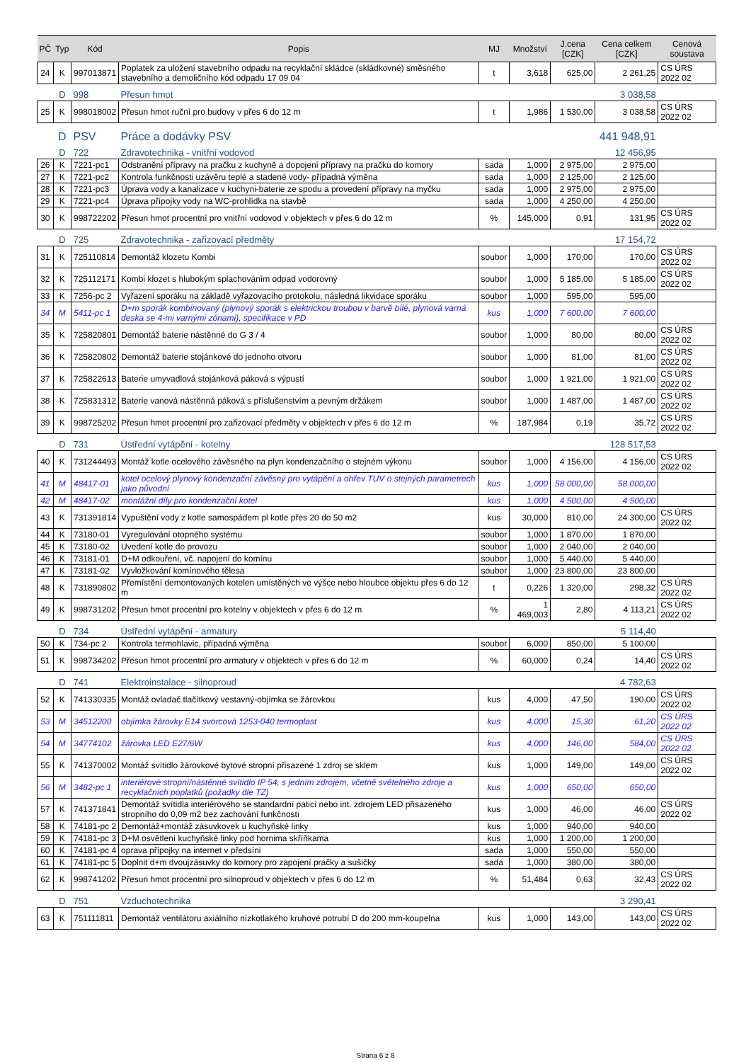| PČ | Typ | Kód | Popis | MJ | Množství | J.cena [CZK] | Cena celkem [CZK] | Cenová soustava |
| --- | --- | --- | --- | --- | --- | --- | --- | --- |
| 24 | K | 997013871 | Poplatek za uložení stavebního odpadu na recyklační skládce (skládkovné) směsného stavebního a demoličního kód odpadu 17 09 04 | t | 3,618 | 625,00 | 2 261,25 | CS ÚRS 2022 02 |
| | D | 998 | Přesun hmot | | | | 3 038,58 | |
| 25 | K | 998018002 | Přesun hmot ruční pro budovy v přes 6 do 12 m | t | 1,986 | 1 530,00 | 3 038,58 | CS ÚRS 2022 02 |
| | D | PSV | Práce a dodávky PSV | | | | 441 948,91 | |
| | D | 722 | Zdravotechnika - vnitřní vodovod | | | | 12 456,95 | |
| 26 | K | 7221-pc1 | Odstranění přípravy na pračku z kuchyně a dopojení přípravy na pračku do komory | sada | 1,000 | 2 975,00 | 2 975,00 | |
| 27 | K | 7221-pc2 | Kontrola funkčnosti uzávěru teplé a stadené vody- případná výměna | sada | 1,000 | 2 125,00 | 2 125,00 | |
| 28 | K | 7221-pc3 | Úprava vody a kanalizace v kuchyni-baterie ze spodu a provedení přípravy na myčku | sada | 1,000 | 2 975,00 | 2 975,00 | |
| 29 | K | 7221-pc4 | Úprava přípojky vody na WC-prohlídka na stavbě | sada | 1,000 | 4 250,00 | 4 250,00 | |
| 30 | K | 998722202 | Přesun hmot procentní pro vnitřní vodovod v objektech v přes 6 do 12 m | % | 145,000 | 0,91 | 131,95 | CS ÚRS 2022 02 |
| | D | 725 | Zdravotechnika - zařizovací předměty | | | | 17 154,72 | |
| 31 | K | 725110814 | Demontáž klozetu Kombi | soubor | 1,000 | 170,00 | 170,00 | CS ÚRS 2022 02 |
| 32 | K | 725112171 | Kombi klozet s hlubokým splachováním odpad vodorovný | soubor | 1,000 | 5 185,00 | 5 185,00 | CS ÚRS 2022 02 |
| 33 | K | 7256-pc 2 | Vyřazení sporáku na základě vyřazovacího protokolu, následná likvidace sporáku | soubor | 1,000 | 595,00 | 595,00 | |
| 34 | M | 5411-pc 1 | D+m sporák kombinovaný (plynový sporák s elektrickou troubou v barvě bílé, plynová varná deska se 4-mi varnými zónami), specifikace v PD | kus | 1,000 | 7 600,00 | 7 600,00 | |
| 35 | K | 725820801 | Demontáž baterie nástěnné do G 3 / 4 | soubor | 1,000 | 80,00 | 80,00 | CS ÚRS 2022 02 |
| 36 | K | 725820802 | Demontáž baterie stojánkové do jednoho otvoru | soubor | 1,000 | 81,00 | 81,00 | CS ÚRS 2022 02 |
| 37 | K | 725822613 | Baterie umyvadlová stojánková páková s výpustí | soubor | 1,000 | 1 921,00 | 1 921,00 | CS ÚRS 2022 02 |
| 38 | K | 725831312 | Baterie vanová nástěnná páková s příslušenstvím a pevným držákem | soubor | 1,000 | 1 487,00 | 1 487,00 | CS ÚRS 2022 02 |
| 39 | K | 998725202 | Přesun hmot procentní pro zařizovací předměty v objektech v přes 6 do 12 m | % | 187,984 | 0,19 | 35,72 | CS ÚRS 2022 02 |
| | D | 731 | Ústřední vytápění - kotelny | | | | 128 517,53 | |
| 40 | K | 731244493 | Montáž kotle ocelového závěsného na plyn kondenzačního o stejném výkonu | soubor | 1,000 | 4 156,00 | 4 156,00 | CS ÚRS 2022 02 |
| 41 | M | 48417-01 | kotel ocelový plynový kondenzační závěsný pro vytápění a ohřev TUV o stejných parametrech jako původní | kus | 1,000 | 58 000,00 | 58 000,00 | |
| 42 | M | 48417-02 | montážní díly pro kondenzační kotel | kus | 1,000 | 4 500,00 | 4 500,00 | |
| 43 | K | 731391814 | Vypuštění vody z kotle samospádem pl kotle přes 20 do 50 m2 | kus | 30,000 | 810,00 | 24 300,00 | CS ÚRS 2022 02 |
| 44 | K | 73180-01 | Vyregulování otopného systému | soubor | 1,000 | 1 870,00 | 1 870,00 | |
| 45 | K | 73180-02 | Uvedení kotle do provozu | soubor | 1,000 | 2 040,00 | 2 040,00 | |
| 46 | K | 73181-01 | D+M odkouření, vč. napojení do komínu | soubor | 1,000 | 5 440,00 | 5 440,00 | |
| 47 | K | 73181-02 | Vyvložkování komínového tělesa | soubor | 1,000 | 23 800,00 | 23 800,00 | |
| 48 | K | 731890802 | Přemístění demontovaných kotelen umístěných ve výšce nebo hloubce objektu přes 6 do 12 m | t | 0,226 | 1 320,00 | 298,32 | CS ÚRS 2022 02 |
| 49 | K | 998731202 | Přesun hmot procentní pro kotelny v objektech v přes 6 do 12 m | % | 1 469,003 | 2,80 | 4 113,21 | CS ÚRS 2022 02 |
| | D | 734 | Ústřední vytápění - armatury | | | | 5 114,40 | |
| 50 | K | 734-pc 2 | Kontrola termohlavic, případná výměna | soubor | 6,000 | 850,00 | 5 100,00 | |
| 51 | K | 998734202 | Přesun hmot procentní pro armatury v objektech v přes 6 do 12 m | % | 60,000 | 0,24 | 14,40 | CS ÚRS 2022 02 |
| | D | 741 | Elektroinstalace - silnoproud | | | | 4 782,63 | |
| 52 | K | 741330335 | Montáž ovladač tlačítkový vestavný-objímka se žárovkou | kus | 4,000 | 47,50 | 190,00 | CS ÚRS 2022 02 |
| 53 | M | 34512200 | objímka žárovky E14 svorcová 1253-040 termoplast | kus | 4,000 | 15,30 | 61,20 | CS ÚRS 2022 02 |
| 54 | M | 34774102 | žárovka LED E27/6W | kus | 4,000 | 146,00 | 584,00 | CS ÚRS 2022 02 |
| 55 | K | 741370002 | Montáž svítidlo žárovkové bytové stropní přisazené 1 zdroj se sklem | kus | 1,000 | 149,00 | 149,00 | CS ÚRS 2022 02 |
| 56 | M | 3482-pc 1 | interiérové stropní/nástěnné svítidlo IP 54, s jedním zdrojem, včetně světelného zdroje a recyklačních poplatků (požadky dle TZ) | kus | 1,000 | 650,00 | 650,00 | |
| 57 | K | 741371841 | Demontáž svítidla interiérového se standardní paticí nebo int. zdrojem LED přisazeného stropního do 0,09 m2 bez zachování funkčnosti | kus | 1,000 | 46,00 | 46,00 | CS ÚRS 2022 02 |
| 58 | K | 74181-pc 2 | Demontáž+montáž zásuvkovek u kuchyňské linky | kus | 1,000 | 940,00 | 940,00 | |
| 59 | K | 74181-pc 3 | D+M osvětlení kuchyňské linky pod hornima skříňkama | kus | 1,000 | 1 200,00 | 1 200,00 | |
| 60 | K | 74181-pc 4 | oprava přípojky na internet v předsíni | sada | 1,000 | 550,00 | 550,00 | |
| 61 | K | 74181-pc 5 | Doplnit d+m dvoujzásuvky do komory pro zapojení pračky a sušičky | sada | 1,000 | 380,00 | 380,00 | |
| 62 | K | 998741202 | Přesun hmot procentní pro silnoproud v objektech v přes 6 do 12 m | % | 51,484 | 0,63 | 32,43 | CS ÚRS 2022 02 |
| | D | 751 | Vzduchotechnika | | | | 3 290,41 | |
| 63 | K | 751111811 | Demontáž ventilátoru axiálního nízkotlakého kruhové potrubí D do 200 mm-koupelna | kus | 1,000 | 143,00 | 143,00 | CS ÚRS 2022 02 |
Strana 6 z 8